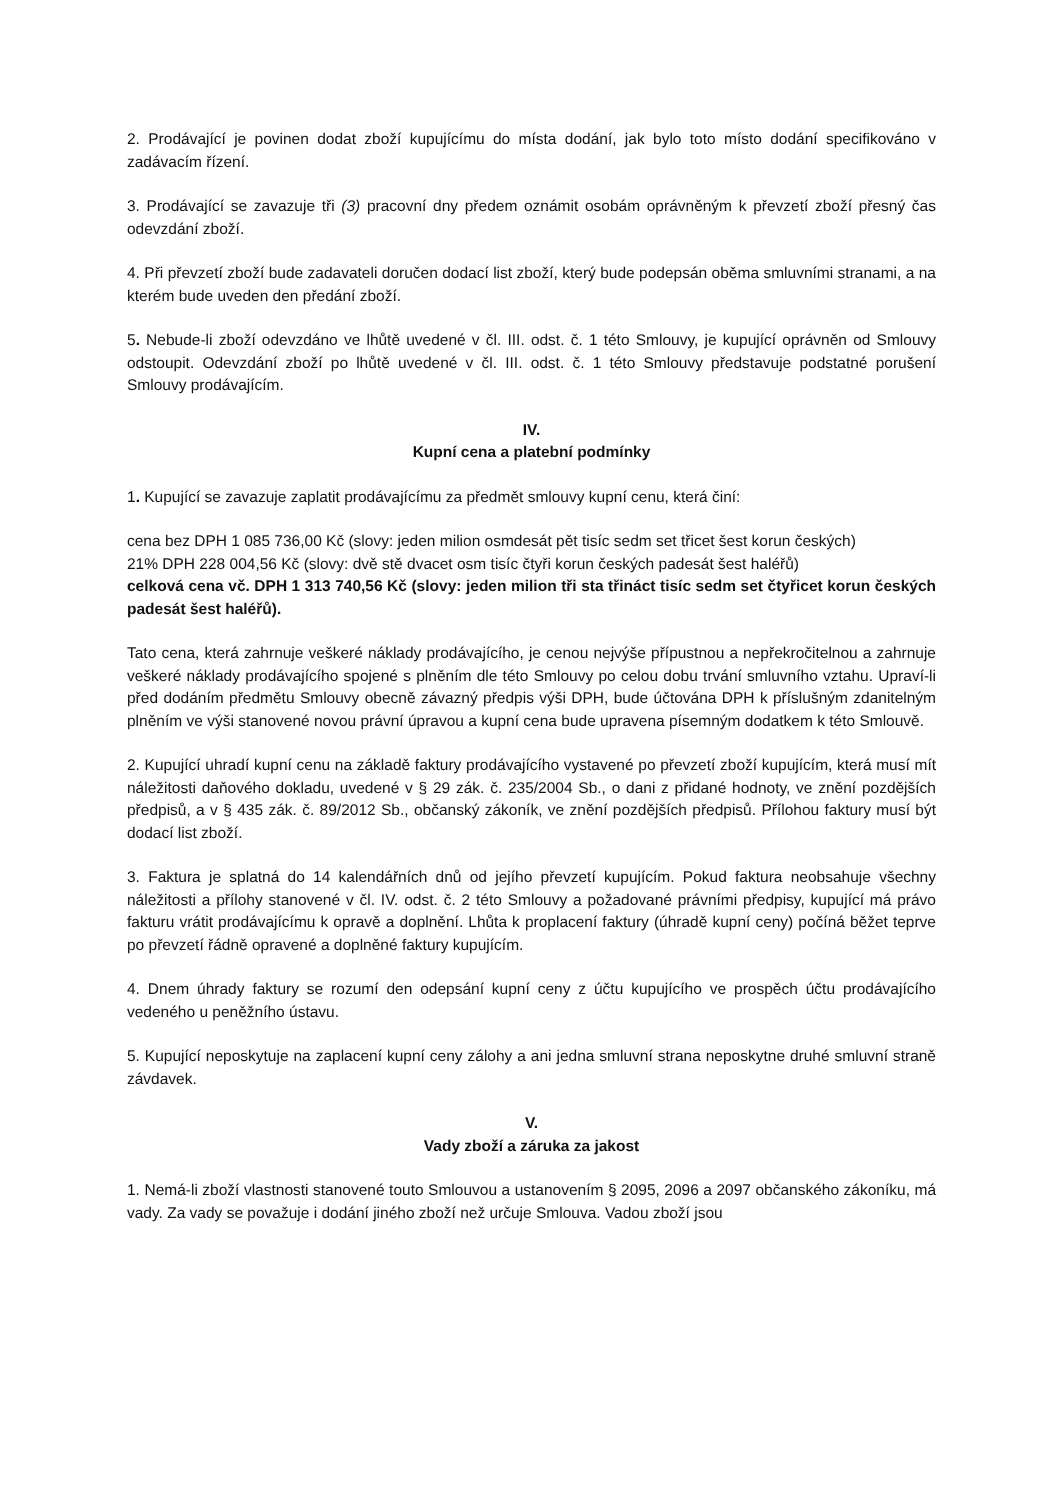2. Prodávající je povinen dodat zboží kupujícímu do místa dodání, jak bylo toto místo dodání specifikováno v zadávacím řízení.
3. Prodávající se zavazuje tři (3) pracovní dny předem oznámit osobám oprávněným k převzetí zboží přesný čas odevzdání zboží.
4. Při převzetí zboží bude zadavateli doručen dodací list zboží, který bude podepsán oběma smluvními stranami, a na kterém bude uveden den předání zboží.
5. Nebude-li zboží odevzdáno ve lhůtě uvedené v čl. III. odst. č. 1 této Smlouvy, je kupující oprávněn od Smlouvy odstoupit. Odevzdání zboží po lhůtě uvedené v čl. III. odst. č. 1 této Smlouvy představuje podstatné porušení Smlouvy prodávajícím.
IV.
Kupní cena a platební podmínky
1. Kupující se zavazuje zaplatit prodávajícímu za předmět smlouvy kupní cenu, která činí:
cena bez DPH 1 085 736,00 Kč (slovy: jeden milion osmdesát pět tisíc sedm set třicet šest korun českých)
21% DPH 228 004,56 Kč (slovy: dvě stě dvacet osm tisíc čtyři korun českých padesát šest haléřů)
celková cena vč. DPH 1 313 740,56 Kč (slovy: jeden milion tři sta třináct tisíc sedm set čtyřicet korun českých padesát šest haléřů).
Tato cena, která zahrnuje veškeré náklady prodávajícího, je cenou nejvýše přípustnou a nepřekročitelnou a zahrnuje veškeré náklady prodávajícího spojené s plněním dle této Smlouvy po celou dobu trvání smluvního vztahu. Upraví-li před dodáním předmětu Smlouvy obecně závazný předpis výši DPH, bude účtována DPH k příslušným zdanitelným plněním ve výši stanovené novou právní úpravou a kupní cena bude upravena písemným dodatkem k této Smlouvě.
2. Kupující uhradí kupní cenu na základě faktury prodávajícího vystavené po převzetí zboží kupujícím, která musí mít náležitosti daňového dokladu, uvedené v § 29 zák. č. 235/2004 Sb., o dani z přidané hodnoty, ve znění pozdějších předpisů, a v § 435 zák. č. 89/2012 Sb., občanský zákoník, ve znění pozdějších předpisů. Přílohou faktury musí být dodací list zboží.
3. Faktura je splatná do 14 kalendářních dnů od jejího převzetí kupujícím. Pokud faktura neobsahuje všechny náležitosti a přílohy stanovené v čl. IV. odst. č. 2 této Smlouvy a požadované právními předpisy, kupující má právo fakturu vrátit prodávajícímu k opravě a doplnění. Lhůta k proplacení faktury (úhradě kupní ceny) počíná běžet teprve po převzetí řádně opravené a doplněné faktury kupujícím.
4. Dnem úhrady faktury se rozumí den odepsání kupní ceny z účtu kupujícího ve prospěch účtu prodávajícího vedeného u peněžního ústavu.
5. Kupující neposkytuje na zaplacení kupní ceny zálohy a ani jedna smluvní strana neposkytne druhé smluvní straně závdavek.
V.
Vady zboží a záruka za jakost
1. Nemá-li zboží vlastnosti stanovené touto Smlouvou a ustanovením § 2095, 2096 a 2097 občanského zákoníku, má vady. Za vady se považuje i dodání jiného zboží než určuje Smlouva. Vadou zboží jsou